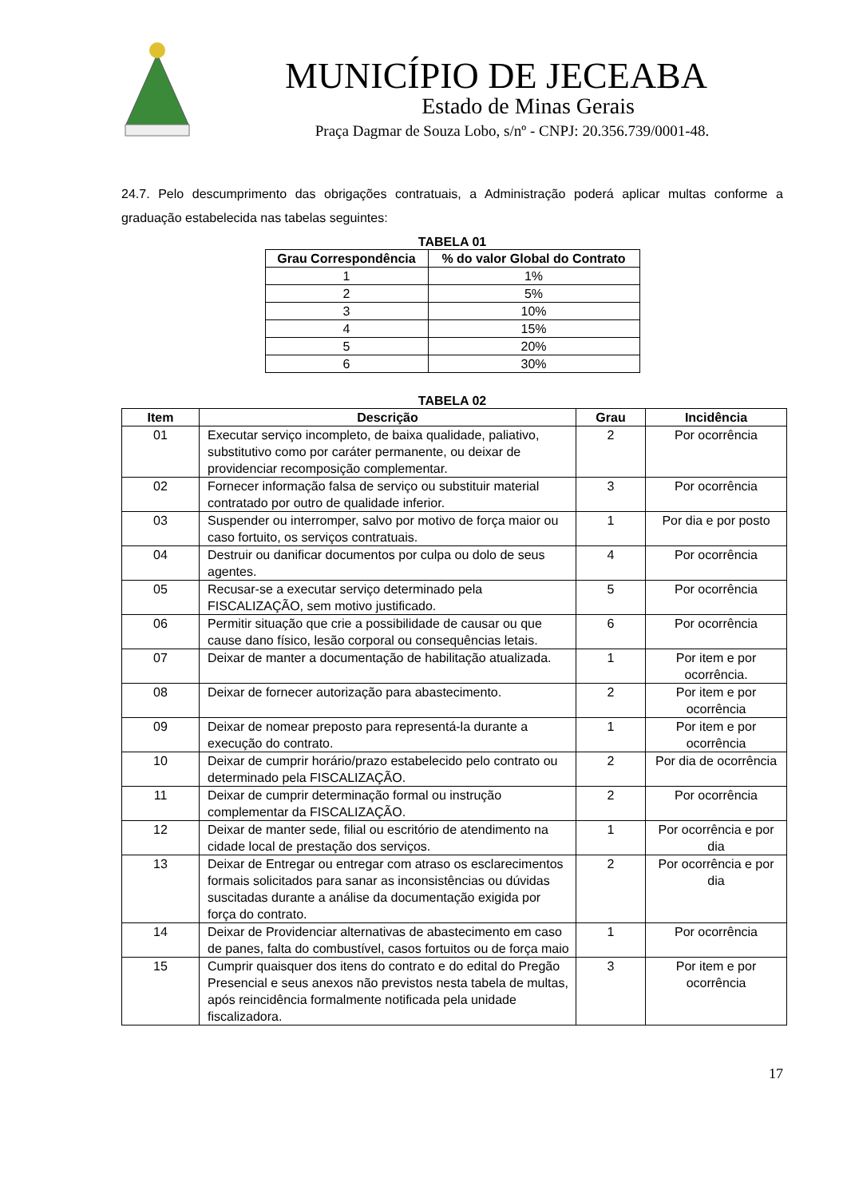MUNICÍPIO DE JECEABA
Estado de Minas Gerais
Praça Dagmar de Souza Lobo, s/nº - CNPJ: 20.356.739/0001-48.
24.7. Pelo descumprimento das obrigações contratuais, a Administração poderá aplicar multas conforme a graduação estabelecida nas tabelas seguintes:
TABELA 01
| Grau Correspondência | % do valor Global do Contrato |
| --- | --- |
| 1 | 1% |
| 2 | 5% |
| 3 | 10% |
| 4 | 15% |
| 5 | 20% |
| 6 | 30% |
TABELA 02
| Item | Descrição | Grau | Incidência |
| --- | --- | --- | --- |
| 01 | Executar serviço incompleto, de baixa qualidade, paliativo, substitutivo como por caráter permanente, ou deixar de providenciar recomposição complementar. | 2 | Por ocorrência |
| 02 | Fornecer informação falsa de serviço ou substituir material contratado por outro de qualidade inferior. | 3 | Por ocorrência |
| 03 | Suspender ou interromper, salvo por motivo de força maior ou caso fortuito, os serviços contratuais. | 1 | Por dia e por posto |
| 04 | Destruir ou danificar documentos por culpa ou dolo de seus agentes. | 4 | Por ocorrência |
| 05 | Recusar-se a executar serviço determinado pela FISCALIZAÇÃO, sem motivo justificado. | 5 | Por ocorrência |
| 06 | Permitir situação que crie a possibilidade de causar ou que cause dano físico, lesão corporal ou consequências letais. | 6 | Por ocorrência |
| 07 | Deixar de manter a documentação de habilitação atualizada. | 1 | Por item e por ocorrência. |
| 08 | Deixar de fornecer autorização para abastecimento. | 2 | Por item e por ocorrência |
| 09 | Deixar de nomear preposto para representá-la durante a execução do contrato. | 1 | Por item e por ocorrência |
| 10 | Deixar de cumprir horário/prazo estabelecido pelo contrato ou determinado pela FISCALIZAÇÃO. | 2 | Por dia de ocorrência |
| 11 | Deixar de cumprir determinação formal ou instrução complementar da FISCALIZAÇÃO. | 2 | Por ocorrência |
| 12 | Deixar de manter sede, filial ou escritório de atendimento na cidade local de prestação dos serviços. | 1 | Por ocorrência e por dia |
| 13 | Deixar de Entregar ou entregar com atraso os esclarecimentos formais solicitados para sanar as inconsistências ou dúvidas suscitadas durante a análise da documentação exigida por força do contrato. | 2 | Por ocorrência e por dia |
| 14 | Deixar de Providenciar alternativas de abastecimento em caso de panes, falta do combustível, casos fortuitos ou de força maio | 1 | Por ocorrência |
| 15 | Cumprir quaisquer dos itens do contrato e do edital do Pregão Presencial e seus anexos não previstos nesta tabela de multas, após reincidência formalmente notificada pela unidade fiscalizadora. | 3 | Por item e por ocorrência |
17